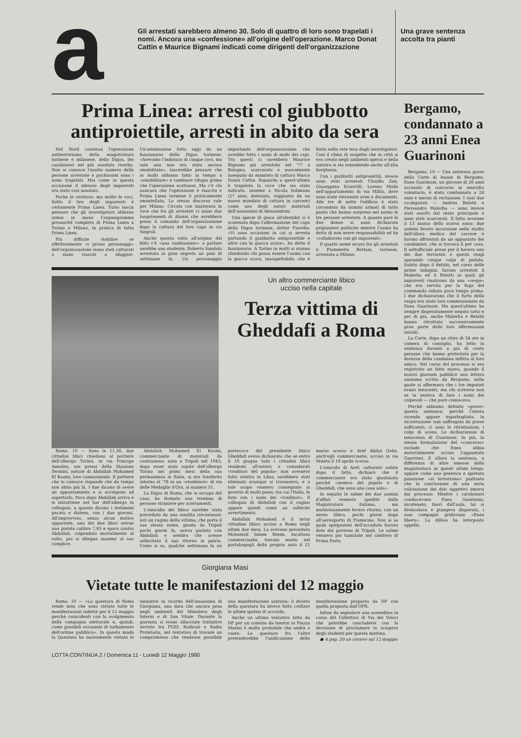a
Gli arrestati sarebbero almeno 30. Solo di quattro di loro sono trapelati i nomi. Ancora una «confessione» all'origine dell'operazione. Marco Donat Cattin e Maurice Bignami indicati come dirigenti dell'organizzazione
Una grave sentenza accolta tra pianti
Prima Linea: arresti col giubbotto antiproiettile, arresti in abito da sera
Nel Nord continua l'operazione antiterrorismo della magistratura torinese e milanese, della Digos, dei carabinieri nel più assoluto riserbo. Non si conosce l'esatto numero delle persone arrestate e pochissimi sono i nomi trapelati. Mai come in questa occasione il silenzio degli inquirenti era stato così assoluto.
Poche le certezze, ma molte le voci. Sotto il tiro degli inquirenti è certamente Prima Linea. Tutto lascia pensare che gli investigatori abbiano ormai in mano l'organigramma pressoché completo di Prima Linea a Torino e Milano, in pratica di tutta Prima Linea.
Più difficile stabilire se effettivamente «i grossi personaggi» dell'organizzazione siano stati catturati o siano riusciti a sfuggire. Un'ammissione fatta oggi da un funzionario della Digos torinese: «Avevamo l'indirizzo di cinque covi, ma solo uno non era stato ancora smobilitato», lascerebbe pensare che in molti abbiano fatto in tempo a «smobilitare» e cambiare rifugio prima che l'operazione scattasse. Ma c'è chi assicura che l'operazione è riuscita e Prima Linea torinese è praticamente smantellata. Lo stesso discorso vale per Milano. Circola con insistenza la voce che fra gli arrestati ci siano due luogotenenti di Alunni che avrebbero preso il comando dell'organizzazione dopo la cattura del loro capo in via Negroli.
Anche questa volta all'origine del blitz c'è «una confessione»: a parlare sarebbe uno studente, Roberto Sandalo arrestato in gran segreto un paio di settimane fa. Un personaggio importante dell'organizzazione che avrebbe fatto i nomi di molti dei capi. Tra questi ci sarebbero Maurice Bignami già arrestato nel '77 a Bologna, scarcerato e nuovamente inseguito da mandato di cattura Marco Donat Cattin. Riguardo a quest'ultimo è trapelata la voce che sia stato indicato, insieme a Nicola Solimano (27 anni, detenuto, raggiunto da un nuovo mandato di cattura in carcere) come uno degli autori materiali dell'assassinio di Alessandrini.
Una specie di gioco all'identikit si è scatenato dopo l'affermazione del capo della Digos torinese, dottor Fiorello: «Vi sono occasioni in cui si arresta portando il giubbotto antiproiettile e altre con la giacca scura», ha detto il funzionario. A Torino in molti si stanno chiedendo chi possa essere l'uomo con la giacca scura, insospettabile, che è finito nella rete tesa dagli investigatori. Così il clima di sospetto che in città si era creato negli ambienti operai e della sinistra si sta estendendo anche all'alta borghesia.
Con i giubbotti antiproiettili, invece sono stati arrestati Claudia Zan, Giuseppina Sciarrilli, Loreno Moda nell'appartamento di via Millio, dove sono state rinvenute armi e documenti. Alle tre di notte l'edificio è stato circondato da uomini armati di tutto punto che hanno sorpreso nel sonno le tre persone arrestate. A quanto pare le due donne si sono dichiarate prigioniere politiche mentre l'uomo ha detto di non avere responsabilità ed ha «collaborato con gli inquirenti».
Il quarto nome sicuro fra gli arrestati è, Fiammetta Bertani, torinese, arrestata a Milano.
Un altro commerciante libico
ucciso nella capitale
Terza vittima di Gheddafi a Roma
Roma, 10 — Sono le 11,30, due cittadini libici chiedono al portiere dell'albergo Torino, in via Principe Amedeo, nei pressi della Stazione Termini, notizie di Abdallah Mohamed El Kazmi, loro connazionale. Il portiere che lo conosce risponde che da tempo non abita più là. I due dicono di avere un appuntamento e si accingono ad aspettarlo. Poco dopo Abdallah arriva e si intrattiene nel bar dell'albergo in colloquio, a quanto dicono i testimoni pacato e disteso, con i due giovani. All'improvviso, senza alcun motivo apparente, uno dei due libici estrae una pistola calibro 7,65 e spara contro Abdallah, colpendolo mortalmente al volto, poi si dilegua insieme al suo complice.
Abdallah Mohamed El Kazmi, commerciante di materiali da costruzione, nato a Tripoli nel 1943, dopo esser stato ospite dell'albergo Torino nei primi mesi della sua permanenza in Italia, si era trasferito intorno al '78 in un «residence» di via delle Medaglie d'Oro, al numero 51.
La Digos di Roma, che si occupa del caso, ha fermato una trentina di persone straniere per acertamenti.
L'omicidio del libico sarebbe stato preceduto da una insolita circostanza: ieri un cugino della vittima, che porta il suo stesso nome, giunto da Tripoli pochi giorni fa, aveva parlato con Abdallah e sembra che avesse sollecitato il suo ritorno in patria. Come si sa, qualche settimana fa un portavoce del presidente libico Gheddafi aveva dichiarato che se entro il 10 giugno tutti i cittadini libici residenti all'estero e considerati «traditori del popolo» non avessero fatto rientro in Libia, sarebbero stati eliminati ovunque si trovassero; e a tale scopo vennero consegnate ai governi di molti paesi, tra cui l'Italia, le liste con i nomi dei «traditori». Il colloquio di Abdallah con il cugino appare quindi come un sollecito avvertimento.
Abdallah Mohamed è il terzo cittadino libico ucciso a Roma negli ultimi due mesi. Lo avevano preceduto Mohamed Salem Rtemi, facoltoso commerciante, trovato morto nel portabagagli della propria auto il 21 marzo scorso e Aref Abdul Gelie, anch'egli commerciante, ucciso in via Veneto il 19 aprile scorso.
L'omicida di Aref, catturato subito dopo il fatto, dichiarò che il commerciante era stato giustiziato perché «nemico del popolo e di Gheddafi, che sono una cosa sola».
In seguito le salme dei due uomini d'affari vennero spedite dalla Magistratura italiana, ma misteriosamente fecero ritorno, con un aereo libico, pochi giorni dopo all'aereoporto di Fiumicino. Non si sa quali spiegazioni dell'accaduto furono date dal governo di Tripoli. Le salme vennero poi tumulate nel cimitero di Prima Porta.
Giorgiana Masi
Vietate tutte le manifestazioni del 12 maggio
Roma, 10 — «La questura di Roma rende noto che sono vietate tutte le manifestazioni indette per il 12 maggio perché coincidenti con lo svolgimento della campagna elettorale e, quindi, come possibili occasioni di turbamento dell'ordine pubblico». In questo modo la Questura ha nuovamente vietato le iniziative in ricordo dell'assassinio di Giorgiana, una data che ancora pesa negli ambienti del Ministero degli Interni e di San Vitale. Durante la giornata si erano allacciate trattative serrate tra FGSI, Radicali e Radio Proletaria, nel tentativo di trovare un compromesso che rendesse possibile una manifestazione unitaria: il divieto della questura ha invece fatto crollare le ultime ipotesi di accordo.
Anche un ultimo tentativo fatto da DP per un comizio da tenersi in Piazza Mastai è molto probabile che andrà a vuoto. La questura fra l'altro pretenderebbe l'unificazione della manifestazione proposta da DP con quella proposta dall'OPR.
Infine da segnalare una assemblea in corso del Collettivo di Via dei Volsci che potrebbe concludersi con la decisione di proclamare lo sciopero degli studenti per questa mattina.
● A pag. 20 un corsivo sul 12 maggio
Bergamo, condannato a 23 anni Enea Guarinoni
Bergamo, 10 — Una sentenza grave della Corte di Assise di Bergamo. Enea Guarinoni, un giovane di 26 anni accusato di concorso in omicidio volontario, è stato condannato a 24 anni e mezzo di reclusione. I suoi due co-imputati — Andrea Belotti e Piersandro Malerba — sono invece stati assolti dal reato principale e sono stati scarcerati. Il fatto avvenne il 13 marzo dello scorso anno: due uomini fecero incursione nello studio dell'allora medico del carcere e furono affrontati da un appuntato dei carabinieri, che si trovava lì per caso. Il sottufficiale prese per il bavero uno dei due terroristi e questi reagì sparando cinque colpi di pistola. Subito dopo il delitto, nel corso delle prime indagini, furono arrestati il Malerba ed il Belotti ai quali gli inquirenti risalirono da una «vespa» che era servita per la fuga del commando rubata poco tempo prima. I due dichiararono che il furto della vespa era stato loro commissionato da Enea Guarinoni. Ma quest'ultimo ha sempre disperatamente negato tutto e per di più, anche Malerba e Belotti hanno ritrattato successivamente gran parte delle loro affermazioni iniziali.
La Corte, dopo un ritiro di 34 ore in camera di consiglio, ha letto la sentenza davanti a più di cento persone che hanno protestato per la durezza della condanna inflitta al loro amico. Nel corso del processo si era registrato un fatto nuovo, quando il nostro giornale pubblicò una lettera anonima scritta da Bergamo, nella quale si affermava che i tre imputati erano innocenti, ma chi scriveva non se la sentiva di fare i nomi dei colpevoli — che pure conosceva.
Perché abbiamo definito «grave» questa sentenza: perché l'intera vicenda appare ingarbugliata, la ricostruzione non suffragata da prove sufficienti, ci sono le ritrattazioni, i colpi di scena. Le dichiarazioni di innocenza di Guarinoni. In più, la stessa formulazione del «concorso» esclude che Enea abbia materialmente ucciso l'appuntato Guerrieri. E allora la sentenza, a differenza di altre emesse dalla magistratura in questi ultimi tempi, appare come una generica e spietata punizione «al terrorismo» piuttosto che la conclusione di una seria valutazione dei dati oggettivi emersi dal processo. Mentre i carabinieri conducevano Enea Guarinoni, incatenato, fuori dall'aula, lui si divincolava e piangeva disperato, i suoi compagni gridavano «Enea libero». La difesa ha interposto appello.
LOTTA CONTINUA 2 / Domenica 11 - Lunedì 12 Maggio 1980